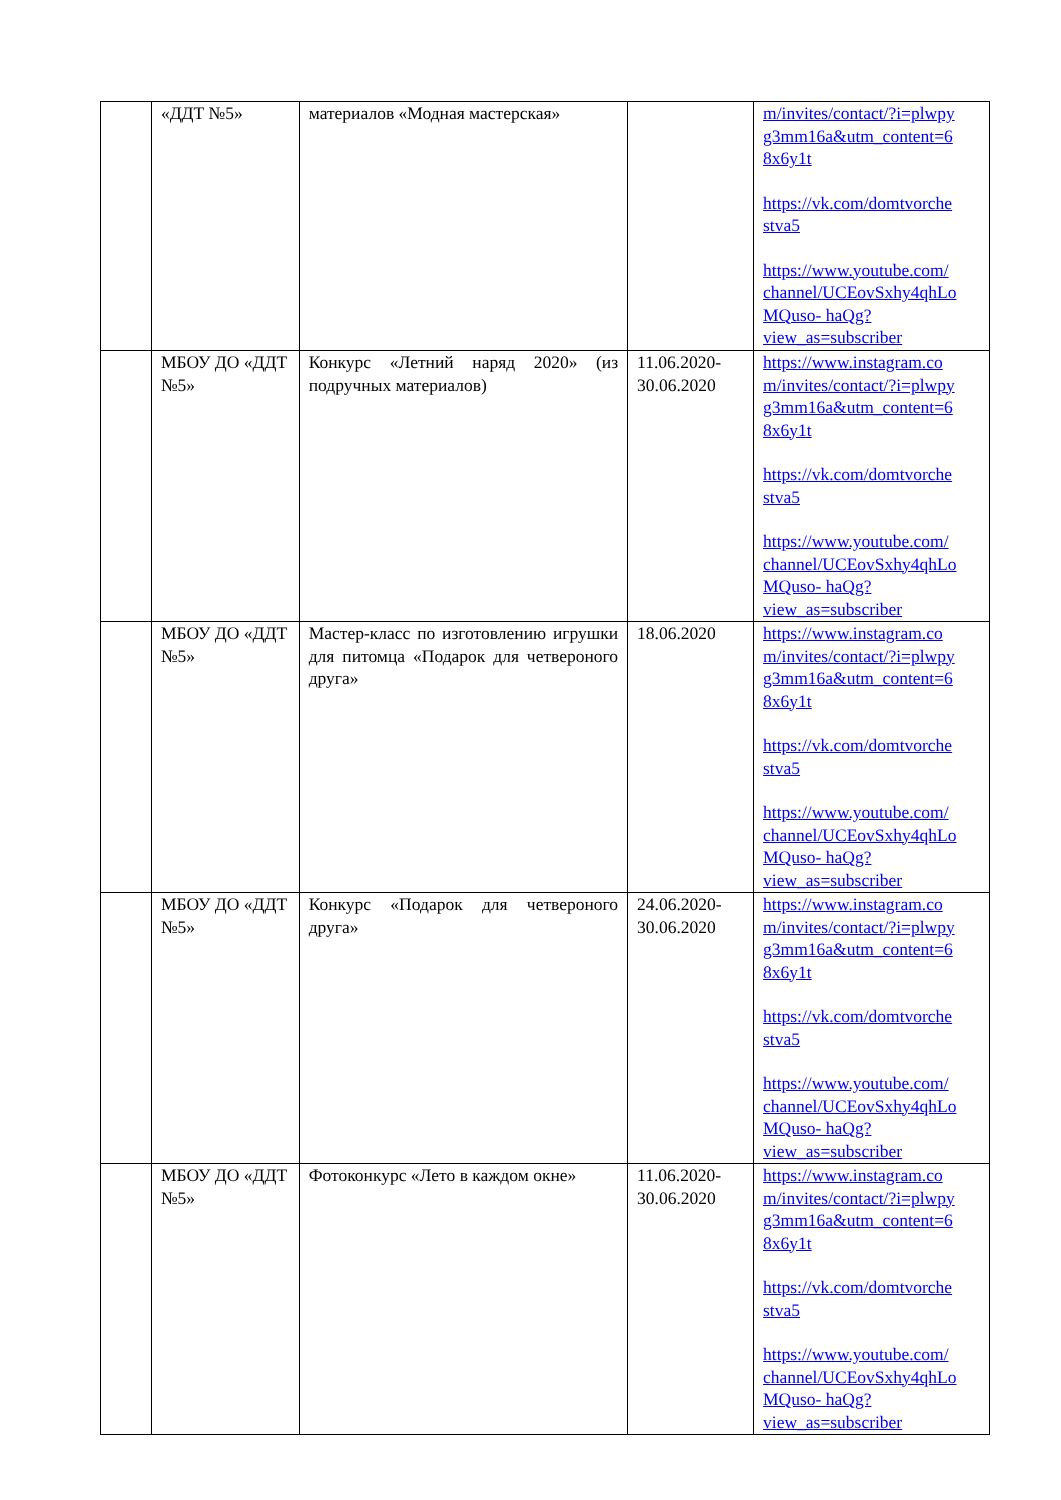| | «ДДТ №5» | материалов «Модная мастерская» | | m/invites/contact/?i=plwpy g3mm16a&utm_content=6 8x6y1t https://vk.com/domtvorche stva5 https://www.youtube.com/ channel/UCEovSxhy4qhLo MQuso- haQg?view_as=subscriber |
| | МБОУ ДО «ДДТ №5» | Конкурс «Летний наряд 2020» (из подручных материалов) | 11.06.2020-30.06.2020 | https://www.instagram.co m/invites/contact/?i=plwpy g3mm16a&utm_content=6 8x6y1t https://vk.com/domtvorche stva5 https://www.youtube.com/ channel/UCEovSxhy4qhLo MQuso- haQg?view_as=subscriber |
| | МБОУ ДО «ДДТ №5» | Мастер-класс по изготовлению игрушки для питомца «Подарок для четвероного друга» | 18.06.2020 | https://www.instagram.co m/invites/contact/?i=plwpy g3mm16a&utm_content=6 8x6y1t https://vk.com/domtvorche stva5 https://www.youtube.com/ channel/UCEovSxhy4qhLo MQuso- haQg?view_as=subscriber |
| | МБОУ ДО «ДДТ №5» | Конкурс «Подарок для четвероного друга» | 24.06.2020-30.06.2020 | https://www.instagram.co m/invites/contact/?i=plwpy g3mm16a&utm_content=6 8x6y1t https://vk.com/domtvorche stva5 https://www.youtube.com/ channel/UCEovSxhy4qhLo MQuso- haQg?view_as=subscriber |
| | МБОУ ДО «ДДТ №5» | Фотоконкурс «Лето в каждом окне» | 11.06.2020-30.06.2020 | https://www.instagram.co m/invites/contact/?i=plwpy g3mm16a&utm_content=6 8x6y1t https://vk.com/domtvorche stva5 https://www.youtube.com/ channel/UCEovSxhy4qhLo MQuso- haQg?view_as=subscriber |